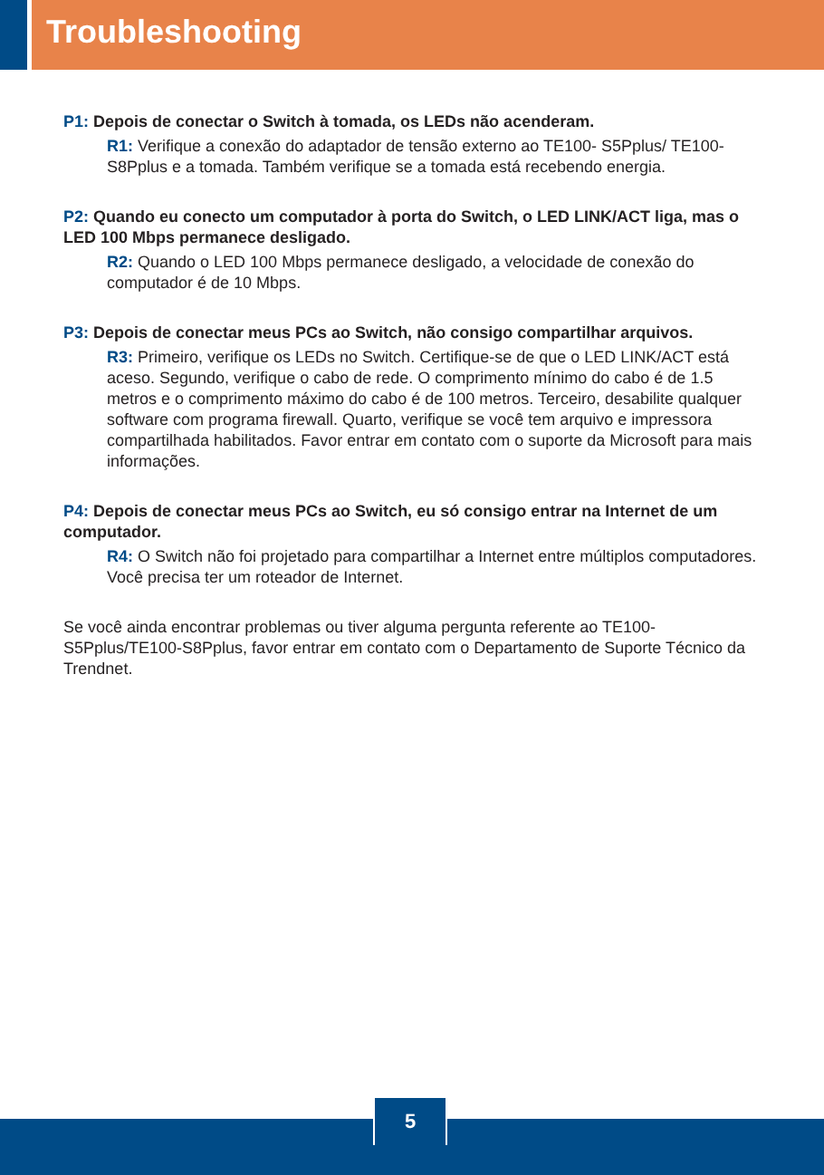Troubleshooting
P1: Depois de conectar o Switch à tomada, os LEDs não acenderam.
R1: Verifique a conexão do adaptador de tensão externo ao TE100- S5Pplus/ TE100-S8Pplus e a tomada. Também verifique se a tomada está recebendo energia.
P2: Quando eu conecto um computador à porta do Switch, o LED LINK/ACT liga, mas o LED 100 Mbps permanece desligado.
R2: Quando o LED 100 Mbps permanece desligado, a velocidade de conexão do computador é de 10 Mbps.
P3: Depois de conectar meus PCs ao Switch, não consigo compartilhar arquivos.
R3: Primeiro, verifique os LEDs no Switch. Certifique-se de que o LED LINK/ACT está aceso. Segundo, verifique o cabo de rede. O comprimento mínimo do cabo é de 1.5 metros e o comprimento máximo do cabo é de 100 metros. Terceiro, desabilite qualquer software com programa firewall. Quarto, verifique se você tem arquivo e impressora compartilhada habilitados. Favor entrar em contato com o suporte da Microsoft para mais informações.
P4: Depois de conectar meus PCs ao Switch, eu só consigo entrar na Internet de um computador.
R4: O Switch não foi projetado para compartilhar a Internet entre múltiplos computadores. Você precisa ter um roteador de Internet.
Se você ainda encontrar problemas ou tiver alguma pergunta referente ao TE100- S5Pplus/TE100-S8Pplus, favor entrar em contato com o Departamento de Suporte Técnico da Trendnet.
5